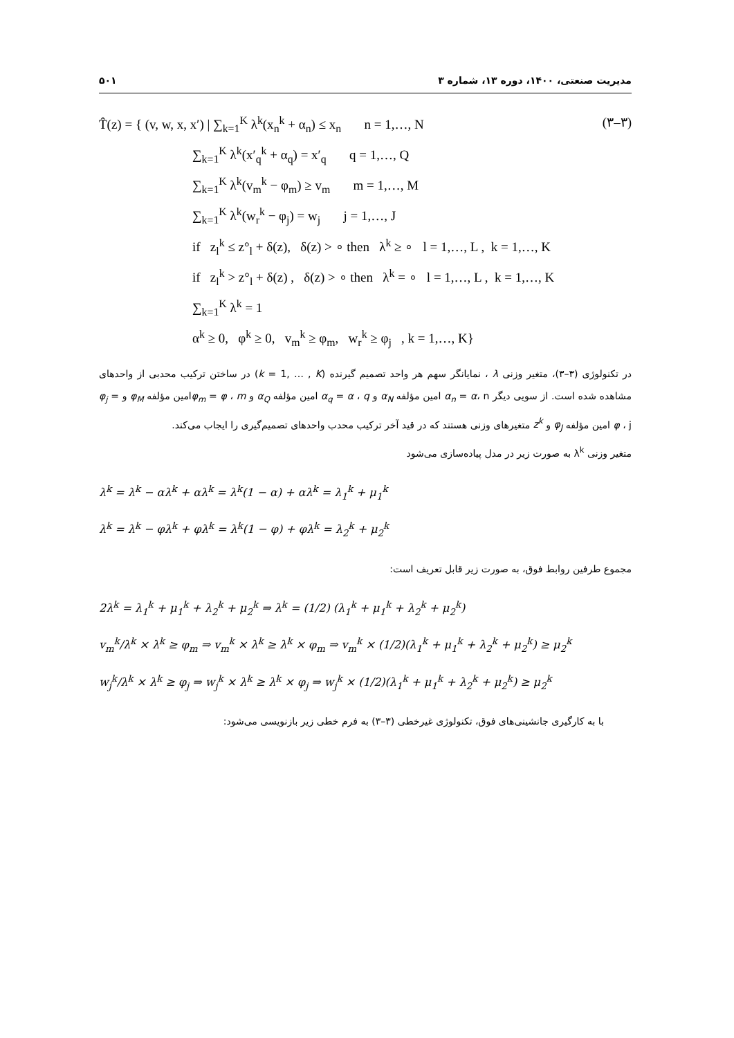مدیریت صنعتی، ۱۴۰۰، دوره ۱۳، شماره ۳ ۵۰۱
(۳–۳) T̂(z) = { (v, w, x, x′) | ∑<sub>k=1</sub><sup>K</sup> λ<sup>k</sup>(x<sub>n</sub><sup>k</sup> + α<sub>n</sub>) ≤ x<sub>n</sub> n = 1,…, N
∑<sub>k=1</sub><sup>K</sup> λ<sup>k</sup>(x′<sub>q</sub><sup>k</sup> + α<sub>q</sub>) = x′<sub>q</sub> q = 1,…, Q
∑<sub>k=1</sub><sup>K</sup> λ<sup>k</sup>(v<sub>m</sub><sup>k</sup> − φ<sub>m</sub>) ≥ v<sub>m</sub> m = 1,…, M
∑<sub>k=1</sub><sup>K</sup> λ<sup>k</sup>(w<sub>r</sub><sup>k</sup> − φ<sub>j</sub>) = w<sub>j</sub> j = 1,…, J
if z<sub>l</sub><sup>k</sup> ≤ z°<sub>l</sub> + δ(z), δ(z) > ∘ then λ<sup>k</sup> ≥ ∘ l = 1,…, L , k = 1,…, K
if z<sub>l</sub><sup>k</sup> > z°<sub>l</sub> + δ(z) , δ(z) > ∘ then λ<sup>k</sup> = ∘ l = 1,…, L , k = 1,…, K
∑<sub>k=1</sub><sup>K</sup> λ<sup>k</sup> = 1
α<sup>k</sup> ≥ 0, φ<sup>k</sup> ≥ 0, v<sub>m</sub><sup>k</sup> ≥ φ<sub>m</sub>, w<sub>r</sub><sup>k</sup> ≥ φ<sub>j</sub> , k = 1,…, K}
در تکنولوژی (۳–۳)، متغیر وزنی λ ، نمایانگر سهم هر واحد تصمیم گیرنده (k = 1, … , K) در ساختن ترکیب محدبی از واحدهای مشاهده شده است. از سویی دیگر α<sub>n</sub> = α، n امین مؤلفه α<sub>N</sub> و α<sub>q</sub> = α ، q امین مؤلفه α<sub>Q</sub> و φ<sub>m</sub> = φ ، mامین مؤلفه φ<sub>M</sub> و φ<sub>j</sub> = φ ، j امین مؤلفه φ<sub>J</sub> و z<sup>k</sup> متغیرهای وزنی هستند که در قید آخر ترکیب محدب واحدهای تصمیم‌گیری را ایجاب می‌کند.
متغیر وزنی λ<sup>k</sup> به صورت زیر در مدل پیاده‌سازی می‌شود
λ<sup>k</sup> = λ<sup>k</sup> − αλ<sup>k</sup> + αλ<sup>k</sup> = λ<sup>k</sup>(1 − α) + αλ<sup>k</sup> = λ<sub>1</sub><sup>k</sup> + μ<sub>1</sub><sup>k</sup>
λ<sup>k</sup> = λ<sup>k</sup> − φλ<sup>k</sup> + φλ<sup>k</sup> = λ<sup>k</sup>(1 − φ) + φλ<sup>k</sup> = λ<sub>2</sub><sup>k</sup> + μ<sub>2</sub><sup>k</sup>
مجموع طرفین روابط فوق، به صورت زیر قابل تعریف است:
2λ<sup>k</sup> = λ<sub>1</sub><sup>k</sup> + μ<sub>1</sub><sup>k</sup> + λ<sub>2</sub><sup>k</sup> + μ<sub>2</sub><sup>k</sup> ⇒ λ<sup>k</sup> = (1/2) (λ<sub>1</sub><sup>k</sup> + μ<sub>1</sub><sup>k</sup> + λ<sub>2</sub><sup>k</sup> + μ<sub>2</sub><sup>k</sup>)
v<sub>m</sub><sup>k</sup>/λ<sup>k</sup> × λ<sup>k</sup> ≥ φ<sub>m</sub> ⇒ v<sub>m</sub><sup>k</sup> × λ<sup>k</sup> ≥ λ<sup>k</sup> × φ<sub>m</sub> ⇒ v<sub>m</sub><sup>k</sup> × (1/2)(λ<sub>1</sub><sup>k</sup> + μ<sub>1</sub><sup>k</sup> + λ<sub>2</sub><sup>k</sup> + μ<sub>2</sub><sup>k</sup>) ≥ μ<sub>2</sub><sup>k</sup>
w<sub>j</sub><sup>k</sup>/λ<sup>k</sup> × λ<sup>k</sup> ≥ φ<sub>j</sub> ⇒ w<sub>j</sub><sup>k</sup> × λ<sup>k</sup> ≥ λ<sup>k</sup> × φ<sub>j</sub> ⇒ w<sub>j</sub><sup>k</sup> × (1/2)(λ<sub>1</sub><sup>k</sup> + μ<sub>1</sub><sup>k</sup> + λ<sub>2</sub><sup>k</sup> + μ<sub>2</sub><sup>k</sup>) ≥ μ<sub>2</sub><sup>k</sup>
با به کارگیری جانشینی‌های فوق، تکنولوژی غیرخطی (۳–۳) به فرم خطی زیر بازنویسی می‌شود: